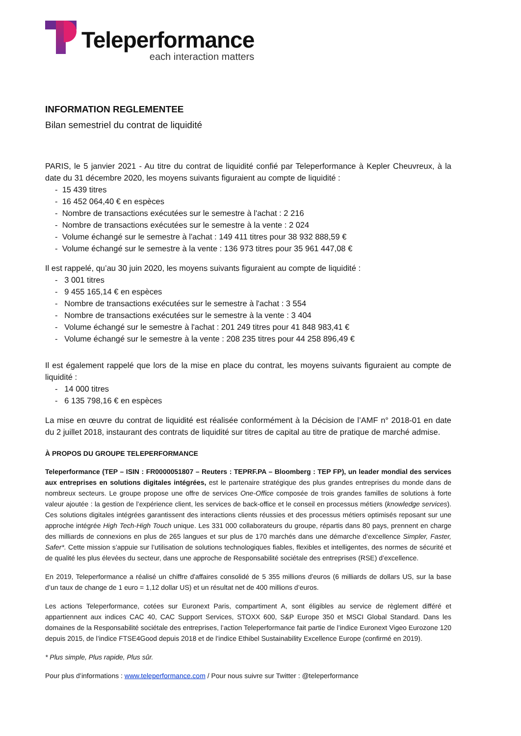Teleperformance
each interaction matters
INFORMATION REGLEMENTEE
Bilan semestriel du contrat de liquidité
PARIS, le 5 janvier 2021 - Au titre du contrat de liquidité confié par Teleperformance à Kepler Cheuvreux, à la date du 31 décembre 2020, les moyens suivants figuraient au compte de liquidité :
- 15 439 titres
- 16 452 064,40 € en espèces
- Nombre de transactions exécutées sur le semestre à l'achat : 2 216
- Nombre de transactions exécutées sur le semestre à la vente : 2 024
- Volume échangé sur le semestre à l'achat : 149 411 titres pour 38 932 888,59 €
- Volume échangé sur le semestre à la vente : 136 973 titres pour 35 961 447,08 €
Il est rappelé, qu’au 30 juin 2020, les moyens suivants figuraient au compte de liquidité :
- 3 001 titres
- 9 455 165,14 € en espèces
- Nombre de transactions exécutées sur le semestre à l'achat : 3 554
- Nombre de transactions exécutées sur le semestre à la vente : 3 404
- Volume échangé sur le semestre à l'achat : 201 249 titres pour 41 848 983,41 €
- Volume échangé sur le semestre à la vente : 208 235 titres pour 44 258 896,49 €
Il est également rappelé que lors de la mise en place du contrat, les moyens suivants figuraient au compte de liquidité :
- 14 000 titres
- 6 135 798,16 € en espèces
La mise en œuvre du contrat de liquidité est réalisée conformément à la Décision de l’AMF n° 2018-01 en date du 2 juillet 2018, instaurant des contrats de liquidité sur titres de capital au titre de pratique de marché admise.
À PROPOS DU GROUPE TELEPERFORMANCE
Teleperformance (TEP – ISIN : FR0000051807 – Reuters : TEPRF.PA – Bloomberg : TEP FP), un leader mondial des services aux entreprises en solutions digitales intégrées, est le partenaire stratégique des plus grandes entreprises du monde dans de nombreux secteurs. Le groupe propose une offre de services One-Office composée de trois grandes familles de solutions à forte valeur ajoutée : la gestion de l’expérience client, les services de back-office et le conseil en processus métiers (knowledge services). Ces solutions digitales intégrées garantissent des interactions clients réussies et des processus métiers optimisés reposant sur une approche intégrée High Tech-High Touch unique. Les 331 000 collaborateurs du groupe, répartis dans 80 pays, prennent en charge des milliards de connexions en plus de 265 langues et sur plus de 170 marchés dans une démarche d’excellence Simpler, Faster, Safer*. Cette mission s’appuie sur l’utilisation de solutions technologiques fiables, flexibles et intelligentes, des normes de sécurité et de qualité les plus élevées du secteur, dans une approche de Responsabilité sociétale des entreprises (RSE) d’excellence.
En 2019, Teleperformance a réalisé un chiffre d'affaires consolidé de 5 355 millions d'euros (6 milliards de dollars US, sur la base d’un taux de change de 1 euro = 1,12 dollar US) et un résultat net de 400 millions d’euros.
Les actions Teleperformance, cotées sur Euronext Paris, compartiment A, sont éligibles au service de règlement différé et appartiennent aux indices CAC 40, CAC Support Services, STOXX 600, S&P Europe 350 et MSCI Global Standard. Dans les domaines de la Responsabilité sociétale des entreprises, l’action Teleperformance fait partie de l’indice Euronext Vigeo Eurozone 120 depuis 2015, de l’indice FTSE4Good depuis 2018 et de l’indice Ethibel Sustainability Excellence Europe (confirmé en 2019).
* Plus simple, Plus rapide, Plus sûr.
Pour plus d’informations : www.teleperformance.com / Pour nous suivre sur Twitter : @teleperformance